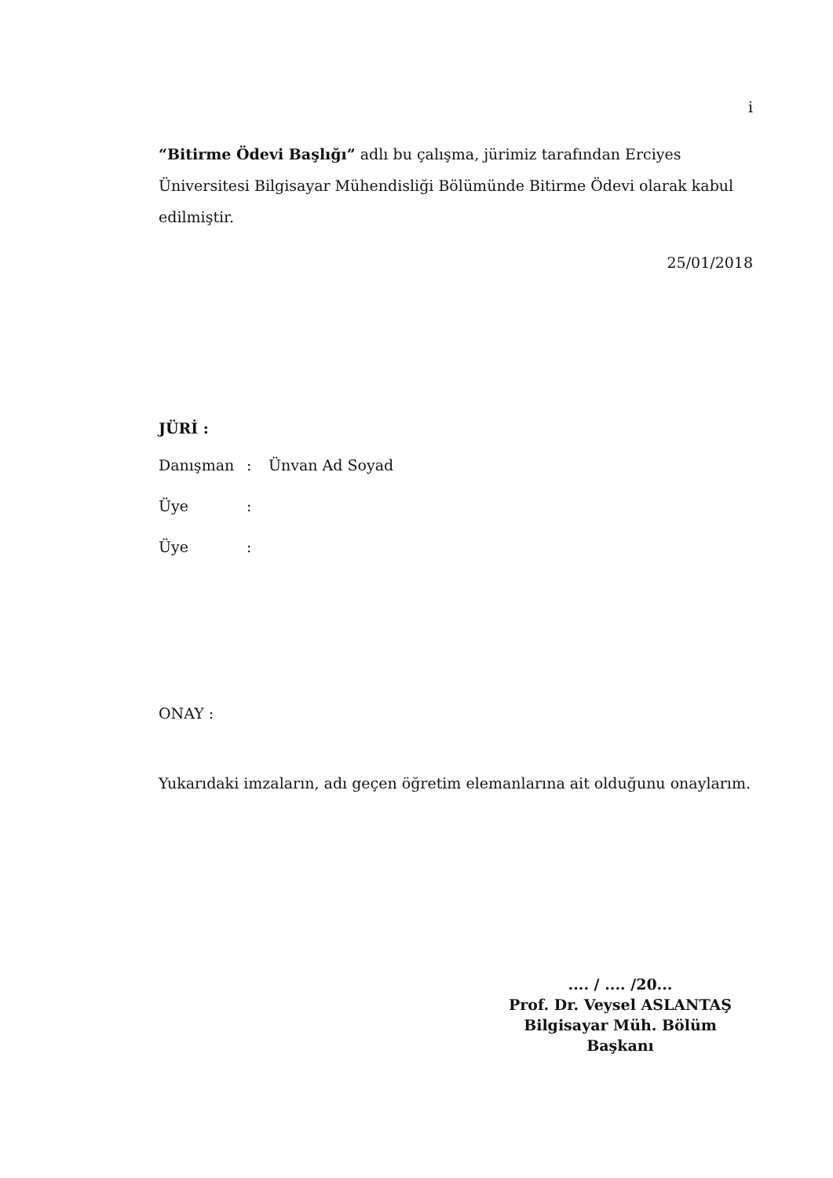i
“Bitirme Ödevi Başlığı” adlı bu çalışma, jürimiz tarafından Erciyes Üniversitesi Bilgisayar Mühendisliği Bölümünde Bitirme Ödevi olarak kabul edilmiştir.
25/01/2018
JÜRİ :
Danışman: Ünvan Ad Soyad
Üye:
Üye:
ONAY :
Yukarıdaki imzaların, adı geçen öğretim elemanlarına ait olduğunu onaylarım.
.... / .... /20...
Prof. Dr. Veysel ASLANTAŞ
Bilgisayar Müh. Bölüm
Başkanı